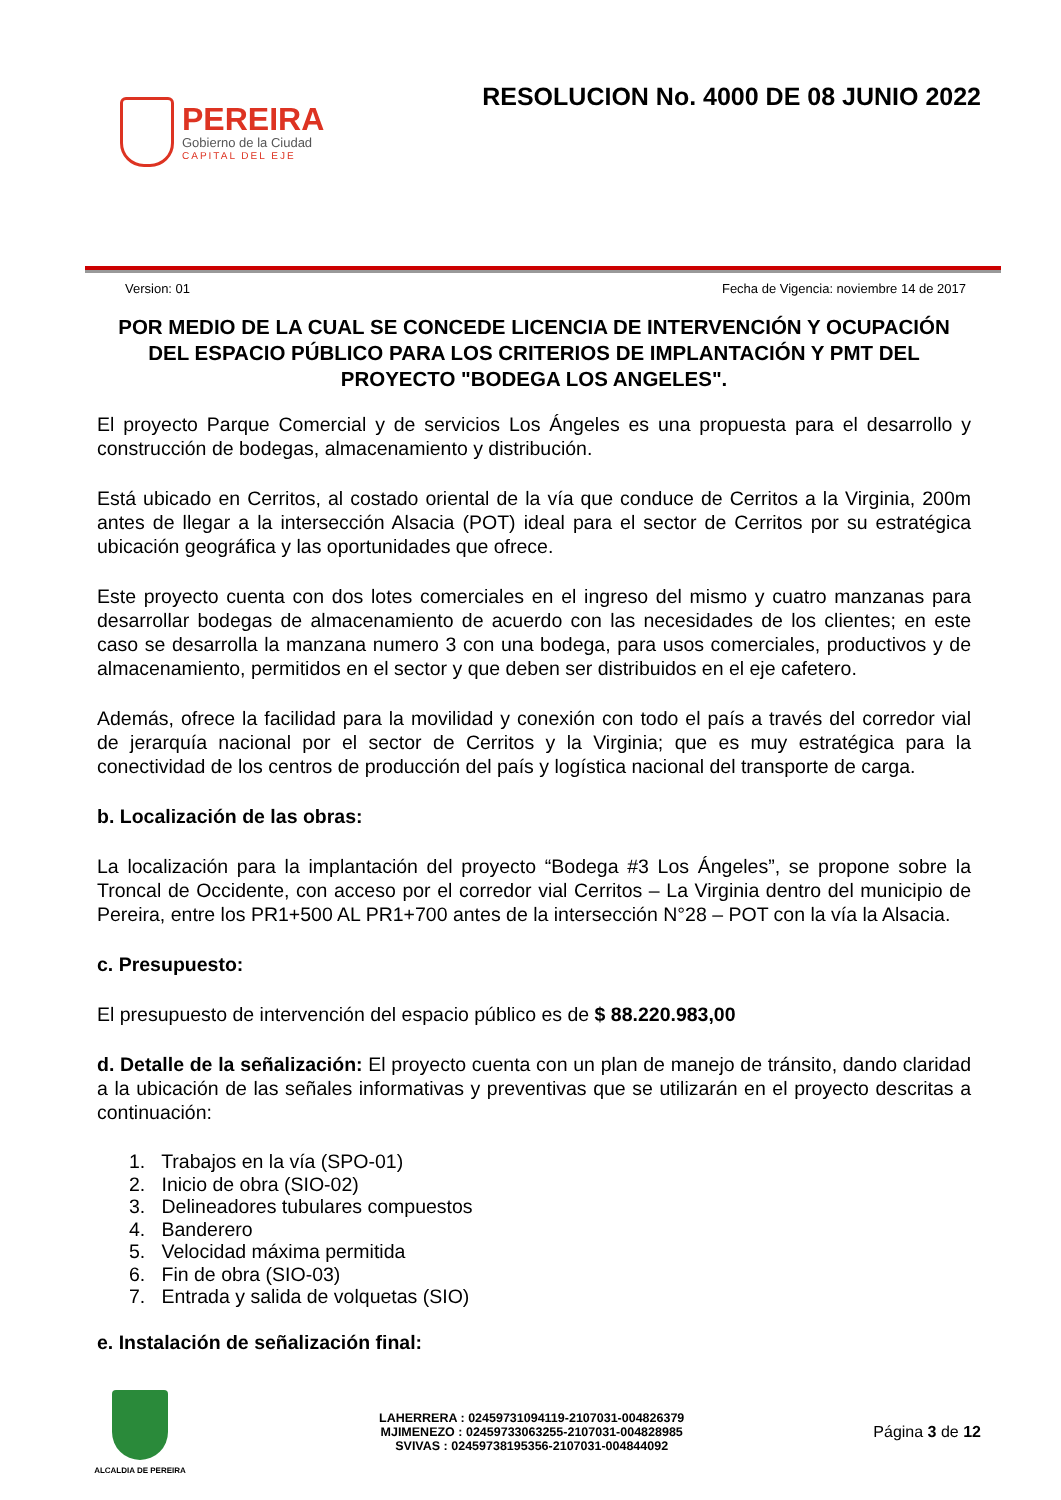PEREIRA
Gobierno de la Ciudad
CAPITAL DEL EJE
RESOLUCION No. 4000 DE 08 JUNIO 2022
Version: 01 Fecha de Vigencia: noviembre 14 de 2017
POR MEDIO DE LA CUAL SE CONCEDE LICENCIA DE INTERVENCIÓN Y OCUPACIÓN DEL ESPACIO PÚBLICO PARA LOS CRITERIOS DE IMPLANTACIÓN Y PMT DEL PROYECTO "BODEGA LOS ANGELES".
El proyecto Parque Comercial y de servicios Los Ángeles es una propuesta para el desarrollo y construcción de bodegas, almacenamiento y distribución.
Está ubicado en Cerritos, al costado oriental de la vía que conduce de Cerritos a la Virginia, 200m antes de llegar a la intersección Alsacia (POT) ideal para el sector de Cerritos por su estratégica ubicación geográfica y las oportunidades que ofrece.
Este proyecto cuenta con dos lotes comerciales en el ingreso del mismo y cuatro manzanas para desarrollar bodegas de almacenamiento de acuerdo con las necesidades de los clientes; en este caso se desarrolla la manzana numero 3 con una bodega, para usos comerciales, productivos y de almacenamiento, permitidos en el sector y que deben ser distribuidos en el eje cafetero.
Además, ofrece la facilidad para la movilidad y conexión con todo el país a través del corredor vial de jerarquía nacional por el sector de Cerritos y la Virginia; que es muy estratégica para la conectividad de los centros de producción del país y logística nacional del transporte de carga.
b. Localización de las obras:
La localización para la implantación del proyecto “Bodega #3 Los Ángeles”, se propone sobre la Troncal de Occidente, con acceso por el corredor vial Cerritos – La Virginia dentro del municipio de Pereira, entre los PR1+500 AL PR1+700 antes de la intersección N°28 – POT con la vía la Alsacia.
c. Presupuesto:
El presupuesto de intervención del espacio público es de $ 88.220.983,00
d. Detalle de la señalización: El proyecto cuenta con un plan de manejo de tránsito, dando claridad a la ubicación de las señales informativas y preventivas que se utilizarán en el proyecto descritas a continuación:
1. Trabajos en la vía (SPO-01)
2. Inicio de obra (SIO-02)
3. Delineadores tubulares compuestos
4. Banderero
5. Velocidad máxima permitida
6. Fin de obra (SIO-03)
7. Entrada y salida de volquetas (SIO)
e. Instalación de señalización final:
ALCALDIA DE PEREIRA
LAHERRERA : 02459731094119-2107031-004826379
MJIMENEZO : 02459733063255-2107031-004828985
SVIVAS : 02459738195356-2107031-004844092
Página 3 de 12